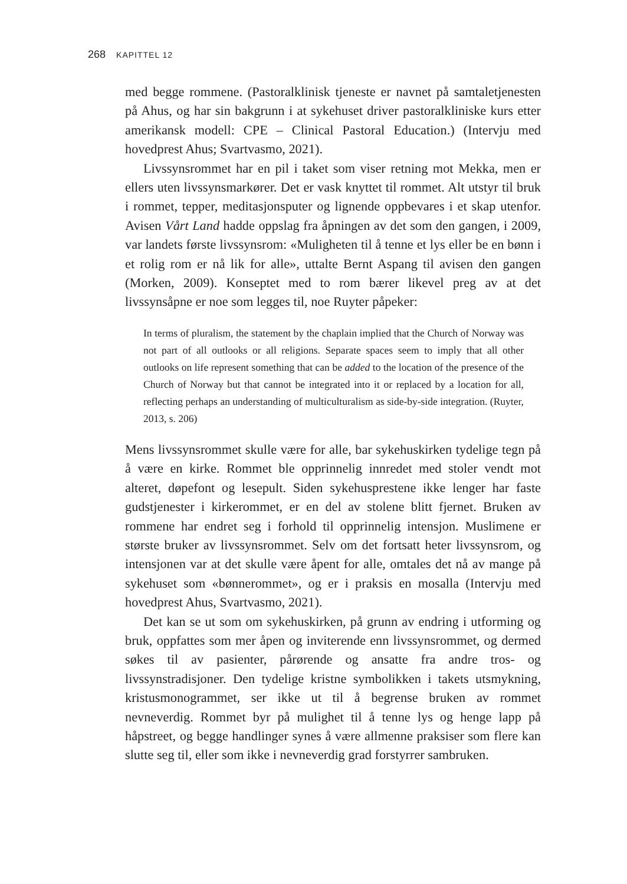268 KAPITTEL 12
med begge rommene. (Pastoralklinisk tjeneste er navnet på samtaletjenesten på Ahus, og har sin bakgrunn i at sykehuset driver pastoralkliniske kurs etter amerikansk modell: CPE – Clinical Pastoral Education.) (Intervju med hovedprest Ahus; Svartvasmo, 2021).
Livssynsrommet har en pil i taket som viser retning mot Mekka, men er ellers uten livssynsmarkører. Det er vask knyttet til rommet. Alt utstyr til bruk i rommet, tepper, meditasjonsputer og lignende oppbevares i et skap utenfor. Avisen Vårt Land hadde oppslag fra åpningen av det som den gangen, i 2009, var landets første livssynsrom: «Muligheten til å tenne et lys eller be en bønn i et rolig rom er nå lik for alle», uttalte Bernt Aspang til avisen den gangen (Morken, 2009). Konseptet med to rom bærer likevel preg av at det livssynsåpne er noe som legges til, noe Ruyter påpeker:
In terms of pluralism, the statement by the chaplain implied that the Church of Norway was not part of all outlooks or all religions. Separate spaces seem to imply that all other outlooks on life represent something that can be added to the location of the presence of the Church of Norway but that cannot be integrated into it or replaced by a location for all, reflecting perhaps an understanding of multiculturalism as side-by-side integration. (Ruyter, 2013, s. 206)
Mens livssynsrommet skulle være for alle, bar sykehuskirken tydelige tegn på å være en kirke. Rommet ble opprinnelig innredet med stoler vendt mot alteret, døpefont og lesepult. Siden sykehusprestene ikke lenger har faste gudstjenester i kirkerommet, er en del av stolene blitt fjernet. Bruken av rommene har endret seg i forhold til opprinnelig intensjon. Muslimene er største bruker av livssynsrommet. Selv om det fortsatt heter livssynsrom, og intensjonen var at det skulle være åpent for alle, omtales det nå av mange på sykehuset som «bønnerommet», og er i praksis en mosalla (Intervju med hovedprest Ahus, Svartvasmo, 2021).
Det kan se ut som om sykehuskirken, på grunn av endring i utforming og bruk, oppfattes som mer åpen og inviterende enn livssynsrommet, og dermed søkes til av pasienter, pårørende og ansatte fra andre tros- og livssynstradisjoner. Den tydelige kristne symbolikken i takets utsmykning, kristusmonogrammet, ser ikke ut til å begrense bruken av rommet nevneverdig. Rommet byr på mulighet til å tenne lys og henge lapp på håpstreet, og begge handlinger synes å være allmenne praksiser som flere kan slutte seg til, eller som ikke i nevneverdig grad forstyrrer sambruken.